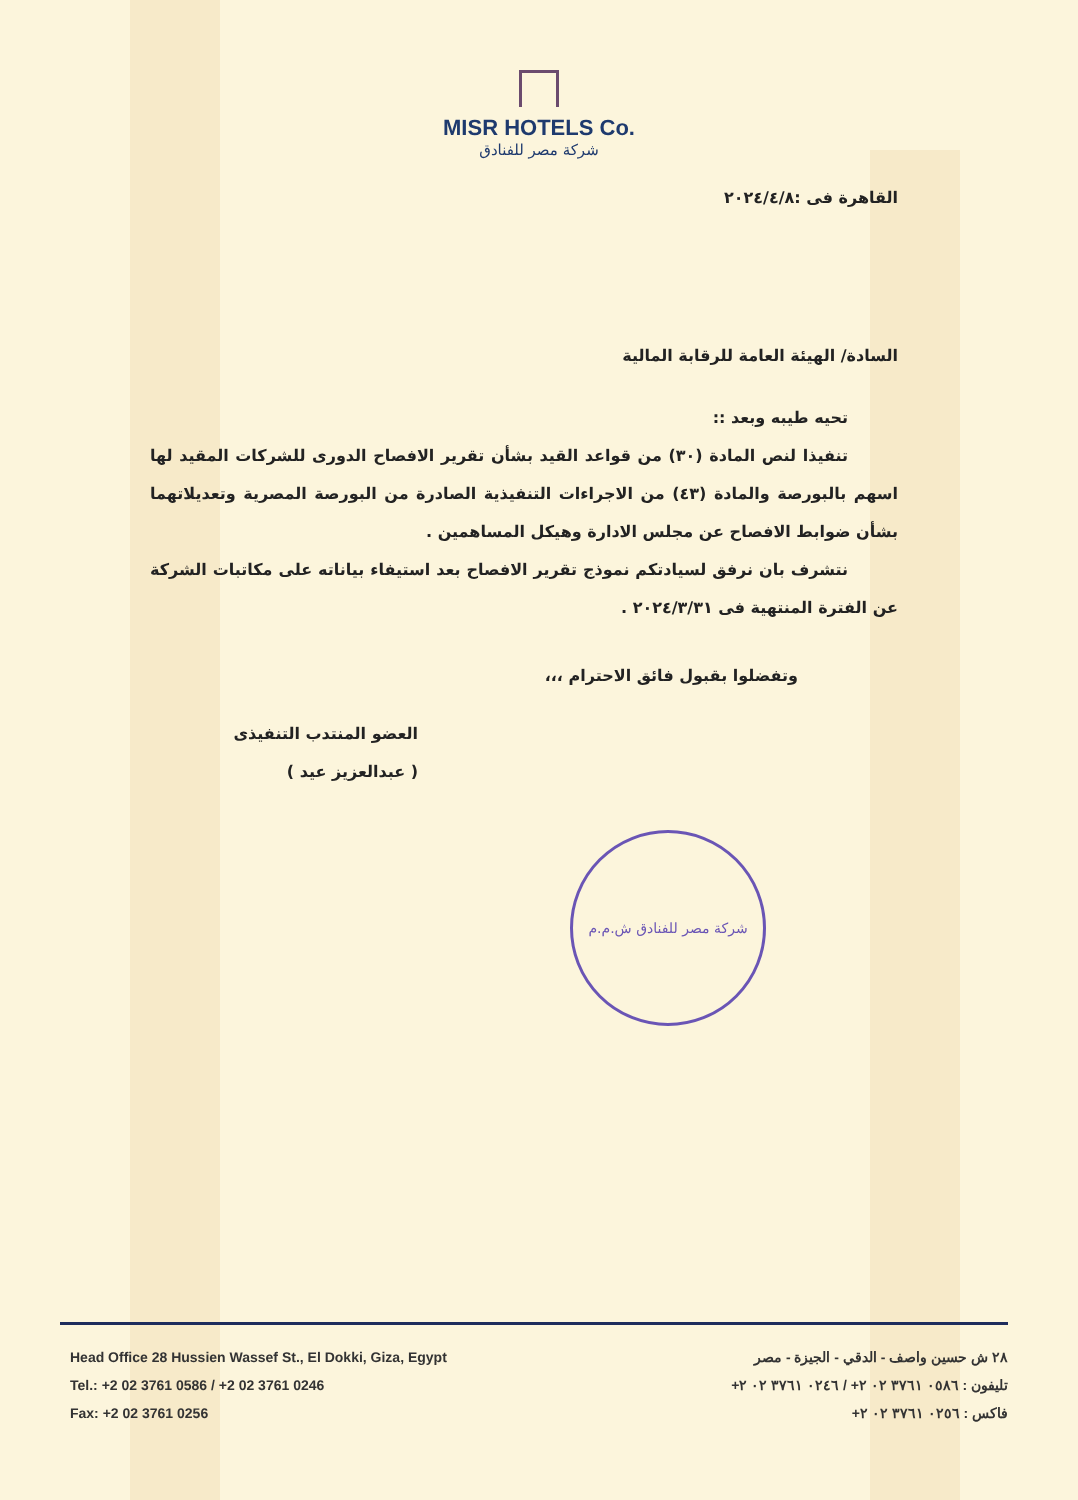MISR HOTELS Co.
شركة مصر للفنادق
القاهرة فى :٢٠٢٤/٤/٨
السادة/ الهيئة العامة للرقابة المالية
تحيه طيبه وبعد ::
تنفيذا لنص المادة (٣٠) من قواعد القيد بشأن تقرير الافصاح الدورى للشركات المقيد لها اسهم بالبورصة والمادة (٤٣) من الاجراءات التنفيذية الصادرة من البورصة المصرية وتعديلاتهما بشأن ضوابط الافصاح عن مجلس الادارة وهيكل المساهمين .
نتشرف بان نرفق لسيادتكم نموذج تقرير الافصاح بعد استيفاء بياناته على مكاتبات الشركة عن الفترة المنتهية فى ٢٠٢٤/٣/٣١ .
وتفضلوا بقبول فائق الاحترام ،،،
العضو المنتدب التنفيذى
( عبدالعزيز عيد )
شركة مصر للفنادق ش.م.م
Head Office 28 Hussien Wassef St., El Dokki, Giza, Egypt
Tel.: +2 02 3761 0586 / +2 02 3761 0246
Fax: +2 02 3761 0256
٢٨ ش حسين واصف - الدقي - الجيزة - مصر
تليفون : ٠٥٨٦ ٣٧٦١ ٠٢ ٢+ / ٠٢٤٦ ٣٧٦١ ٠٢ ٢+
فاكس : ٠٢٥٦ ٣٧٦١ ٠٢ ٢+